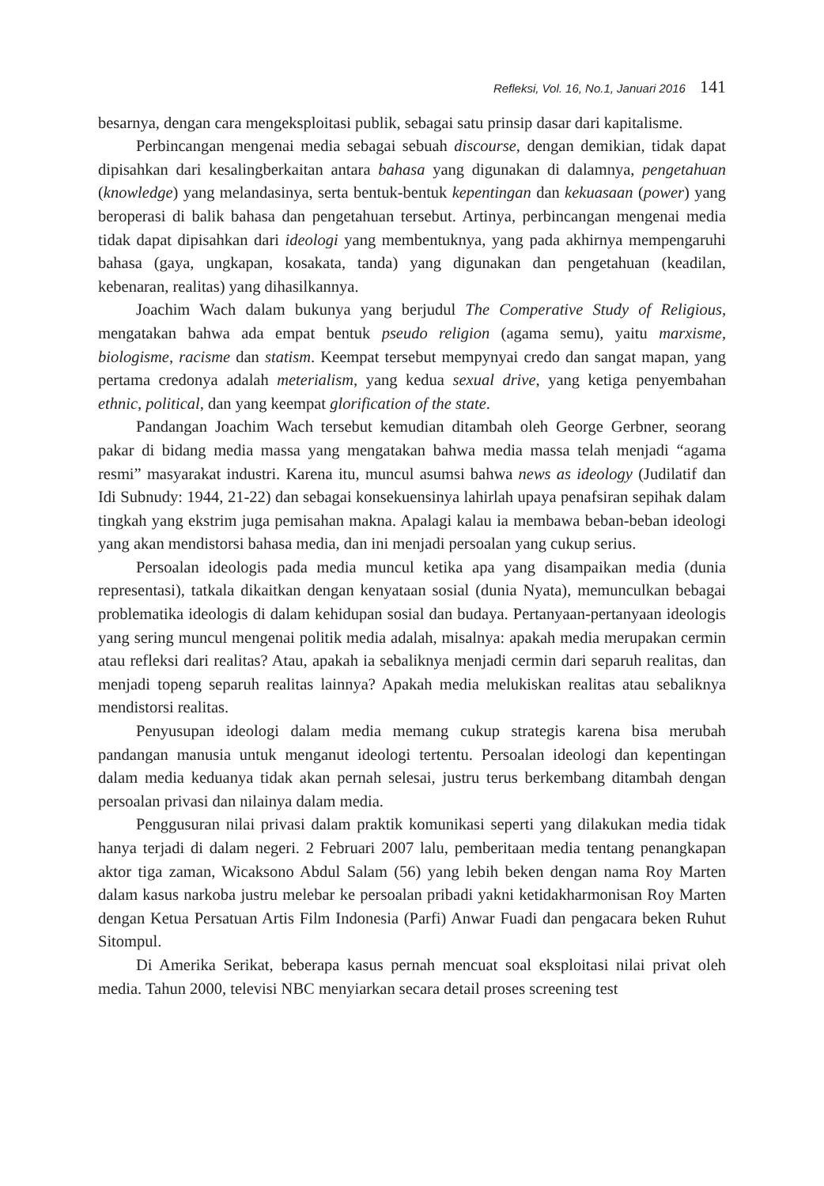Refleksi, Vol. 16, No.1, Januari 2016 141
besarnya, dengan cara mengeksploitasi publik, sebagai satu prinsip dasar dari kapitalisme.
Perbincangan mengenai media sebagai sebuah discourse, dengan demikian, tidak dapat dipisahkan dari kesalingberkaitan antara bahasa yang digunakan di dalamnya, pengetahuan (knowledge) yang melandasinya, serta bentuk-bentuk kepentingan dan kekuasaan (power) yang beroperasi di balik bahasa dan pengetahuan tersebut. Artinya, perbincangan mengenai media tidak dapat dipisahkan dari ideologi yang membentuknya, yang pada akhirnya mempengaruhi bahasa (gaya, ungkapan, kosakata, tanda) yang digunakan dan pengetahuan (keadilan, kebenaran, realitas) yang dihasilkannya.
Joachim Wach dalam bukunya yang berjudul The Comperative Study of Religious, mengatakan bahwa ada empat bentuk pseudo religion (agama semu), yaitu marxisme, biologisme, racisme dan statism. Keempat tersebut mempynyai credo dan sangat mapan, yang pertama credonya adalah meterialism, yang kedua sexual drive, yang ketiga penyembahan ethnic, political, dan yang keempat glorification of the state.
Pandangan Joachim Wach tersebut kemudian ditambah oleh George Gerbner, seorang pakar di bidang media massa yang mengatakan bahwa media massa telah menjadi “agama resmi” masyarakat industri. Karena itu, muncul asumsi bahwa news as ideology (Judilatif dan Idi Subnudy: 1944, 21-22) dan sebagai konsekuensinya lahirlah upaya penafsiran sepihak dalam tingkah yang ekstrim juga pemisahan makna. Apalagi kalau ia membawa beban-beban ideologi yang akan mendistorsi bahasa media, dan ini menjadi persoalan yang cukup serius.
Persoalan ideologis pada media muncul ketika apa yang disampaikan media (dunia representasi), tatkala dikaitkan dengan kenyataan sosial (dunia Nyata), memunculkan bebagai problematika ideologis di dalam kehidupan sosial dan budaya. Pertanyaan-pertanyaan ideologis yang sering muncul mengenai politik media adalah, misalnya: apakah media merupakan cermin atau refleksi dari realitas? Atau, apakah ia sebaliknya menjadi cermin dari separuh realitas, dan menjadi topeng separuh realitas lainnya? Apakah media melukiskan realitas atau sebaliknya mendistorsi realitas.
Penyusupan ideologi dalam media memang cukup strategis karena bisa merubah pandangan manusia untuk menganut ideologi tertentu. Persoalan ideologi dan kepentingan dalam media keduanya tidak akan pernah selesai, justru terus berkembang ditambah dengan persoalan privasi dan nilainya dalam media.
Penggusuran nilai privasi dalam praktik komunikasi seperti yang dilakukan media tidak hanya terjadi di dalam negeri. 2 Februari 2007 lalu, pemberitaan media tentang penangkapan aktor tiga zaman, Wicaksono Abdul Salam (56) yang lebih beken dengan nama Roy Marten dalam kasus narkoba justru melebar ke persoalan pribadi yakni ketidakharmonisan Roy Marten dengan Ketua Persatuan Artis Film Indonesia (Parfi) Anwar Fuadi dan pengacara beken Ruhut Sitompul.
Di Amerika Serikat, beberapa kasus pernah mencuat soal eksploitasi nilai privat oleh media. Tahun 2000, televisi NBC menyiarkan secara detail proses screening test